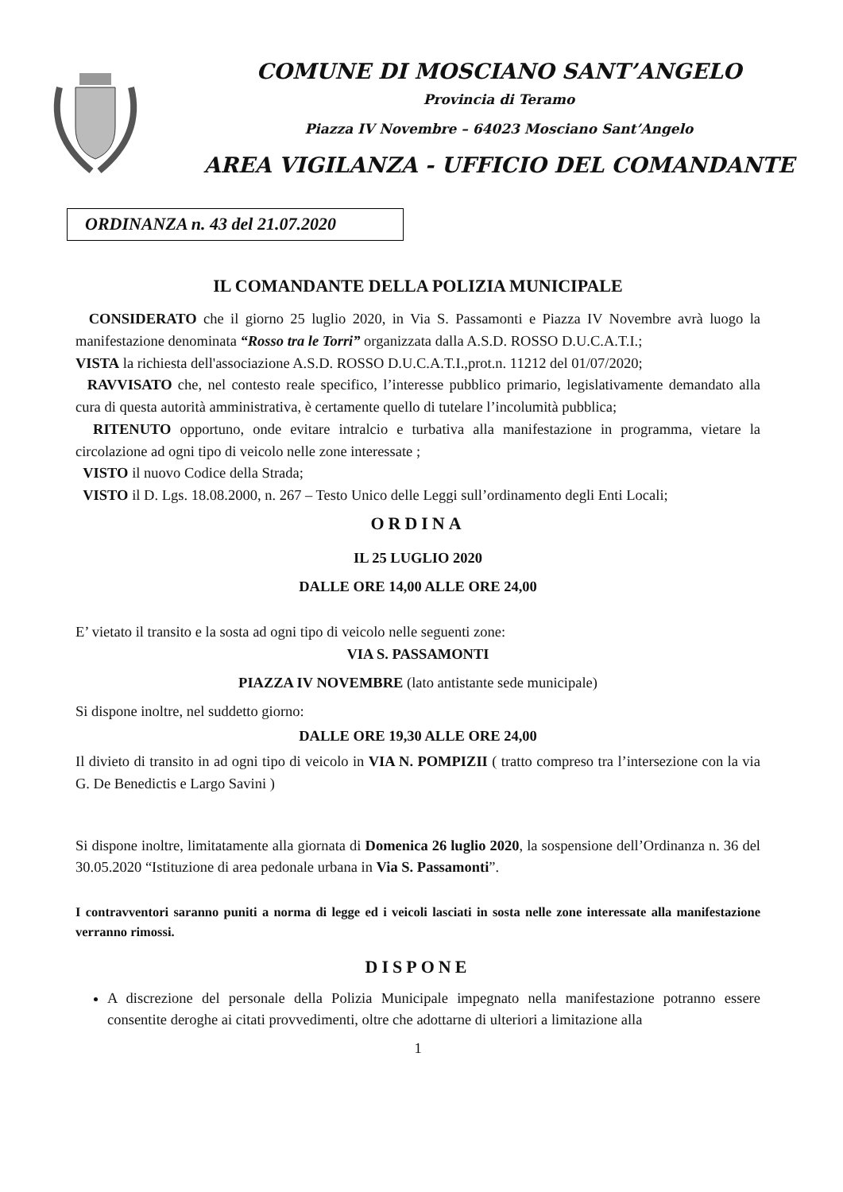COMUNE DI MOSCIANO SANT’ANGELO
Provincia di Teramo
Piazza IV Novembre – 64023 Mosciano Sant’Angelo
AREA VIGILANZA - UFFICIO DEL COMANDANTE
ORDINANZA n. 43 del 21.07.2020
IL COMANDANTE DELLA POLIZIA MUNICIPALE
CONSIDERATO che il giorno 25 luglio 2020, in Via S. Passamonti e Piazza IV Novembre avrà luogo la manifestazione denominata “Rosso tra le Torri” organizzata dalla A.S.D. ROSSO D.U.C.A.T.I.;
VISTA la richiesta dell'associazione A.S.D. ROSSO D.U.C.A.T.I.,prot.n. 11212 del 01/07/2020;
RAVVISATO che, nel contesto reale specifico, l’interesse pubblico primario, legislativamente demandato alla cura di questa autorità amministrativa, è certamente quello di tutelare l’incolumità pubblica;
RITENUTO opportuno, onde evitare intralcio e turbativa alla manifestazione in programma, vietare la circolazione ad ogni tipo di veicolo nelle zone interessate ;
VISTO il nuovo Codice della Strada;
VISTO il D. Lgs. 18.08.2000, n. 267 – Testo Unico delle Leggi sull’ordinamento degli Enti Locali;
ORDINA
IL 25 LUGLIO 2020
DALLE ORE 14,00 ALLE ORE 24,00
E’ vietato il transito e la sosta ad ogni tipo di veicolo nelle seguenti zone:
VIA S. PASSAMONTI
PIAZZA IV NOVEMBRE (lato antistante sede municipale)
Si dispone inoltre, nel suddetto giorno:
DALLE ORE 19,30 ALLE ORE 24,00
Il divieto di transito in ad ogni tipo di veicolo in VIA N. POMPIZII ( tratto compreso tra l’intersezione con la via G. De Benedictis e Largo Savini )
Si dispone inoltre, limitatamente alla giornata di Domenica 26 luglio 2020, la sospensione dell’Ordinanza n. 36 del 30.05.2020 “Istituzione di area pedonale urbana in Via S. Passamonti”.
I contravventori saranno puniti a norma di legge ed i veicoli lasciati in sosta nelle zone interessate alla manifestazione verranno rimossi.
DISPONE
A discrezione del personale della Polizia Municipale impegnato nella manifestazione potranno essere consentite deroghe ai citati provvedimenti, oltre che adottarne di ulteriori a limitazione alla
1